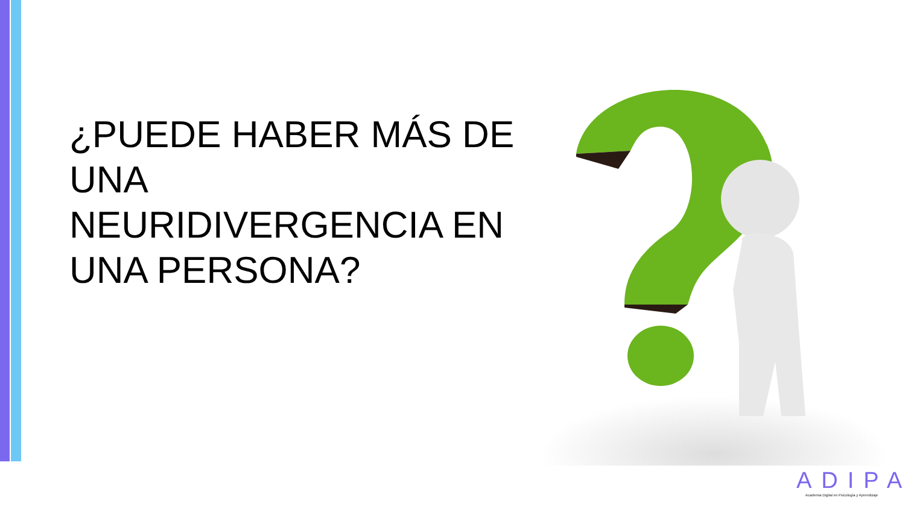¿PUEDE HABER MÁS DE UNA NEURIDIVERGENCIA EN UNA PERSONA?
ADIPA
Academia Digital en Psicología y Aprendizaje